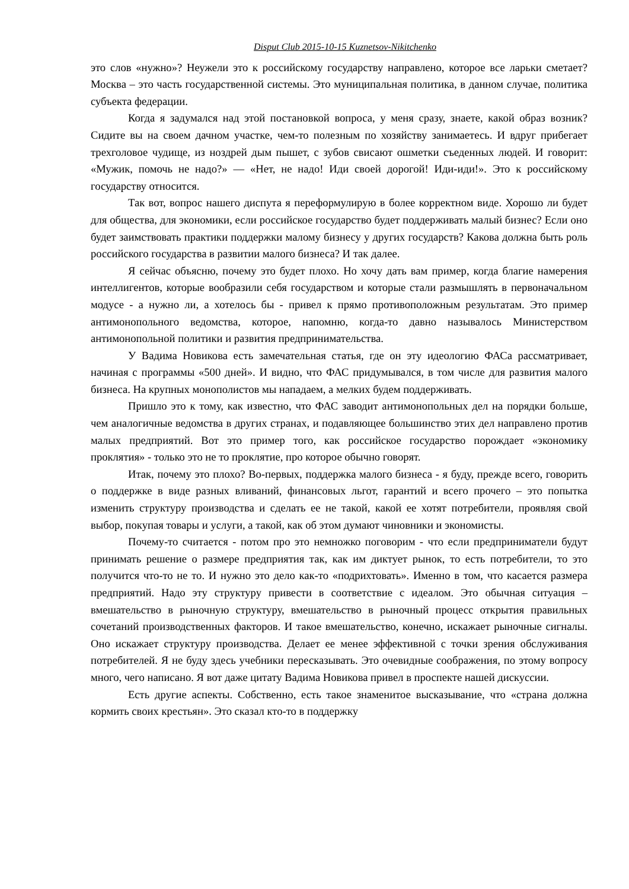Disput Club 2015-10-15 Kuznetsov-Nikitchenko
это слов «нужно»? Неужели это к российскому государству направлено, которое все ларьки сметает? Москва – это часть государственной системы. Это муниципальная политика, в данном случае, политика субъекта федерации.
Когда я задумался над этой постановкой вопроса, у меня сразу, знаете, какой образ возник? Сидите вы на своем дачном участке, чем-то полезным по хозяйству занимаетесь. И вдруг прибегает трехголовое чудище, из ноздрей дым пышет, с зубов свисают ошметки съеденных людей. И говорит: «Мужик, помочь не надо?» — «Нет, не надо! Иди своей дорогой! Иди-иди!». Это к российскому государству относится.
Так вот, вопрос нашего диспута я переформулирую в более корректном виде. Хорошо ли будет для общества, для экономики, если российское государство будет поддерживать малый бизнес? Если оно будет заимствовать практики поддержки малому бизнесу у других государств? Какова должна быть роль российского государства в развитии малого бизнеса? И так далее.
Я сейчас объясню, почему это будет плохо. Но хочу дать вам пример, когда благие намерения интеллигентов, которые вообразили себя государством и которые стали размышлять в первоначальном модусе - а нужно ли, а хотелось бы - привел к прямо противоположным результатам. Это пример антимонопольного ведомства, которое, напомню, когда-то давно называлось Министерством антимонопольной политики и развития предпринимательства.
У Вадима Новикова есть замечательная статья, где он эту идеологию ФАСа рассматривает, начиная с программы «500 дней». И видно, что ФАС придумывался, в том числе для развития малого бизнеса. На крупных монополистов мы нападаем, а мелких будем поддерживать.
Пришло это к тому, как известно, что ФАС заводит антимонопольных дел на порядки больше, чем аналогичные ведомства в других странах, и подавляющее большинство этих дел направлено против малых предприятий. Вот это пример того, как российское государство порождает «экономику проклятия» - только это не то проклятие, про которое обычно говорят.
Итак, почему это плохо? Во-первых, поддержка малого бизнеса - я буду, прежде всего, говорить о поддержке в виде разных вливаний, финансовых льгот, гарантий и всего прочего – это попытка изменить структуру производства и сделать ее не такой, какой ее хотят потребители, проявляя свой выбор, покупая товары и услуги, а такой, как об этом думают чиновники и экономисты.
Почему-то считается - потом про это немножко поговорим - что если предприниматели будут принимать решение о размере предприятия так, как им диктует рынок, то есть потребители, то это получится что-то не то. И нужно это дело как-то «подрихтовать». Именно в том, что касается размера предприятий. Надо эту структуру привести в соответствие с идеалом. Это обычная ситуация – вмешательство в рыночную структуру, вмешательство в рыночный процесс открытия правильных сочетаний производственных факторов. И такое вмешательство, конечно, искажает рыночные сигналы. Оно искажает структуру производства. Делает ее менее эффективной с точки зрения обслуживания потребителей. Я не буду здесь учебники пересказывать. Это очевидные соображения, по этому вопросу много, чего написано. Я вот даже цитату Вадима Новикова привел в проспекте нашей дискуссии.
Есть другие аспекты. Собственно, есть такое знаменитое высказывание, что «страна должна кормить своих крестьян». Это сказал кто-то в поддержку